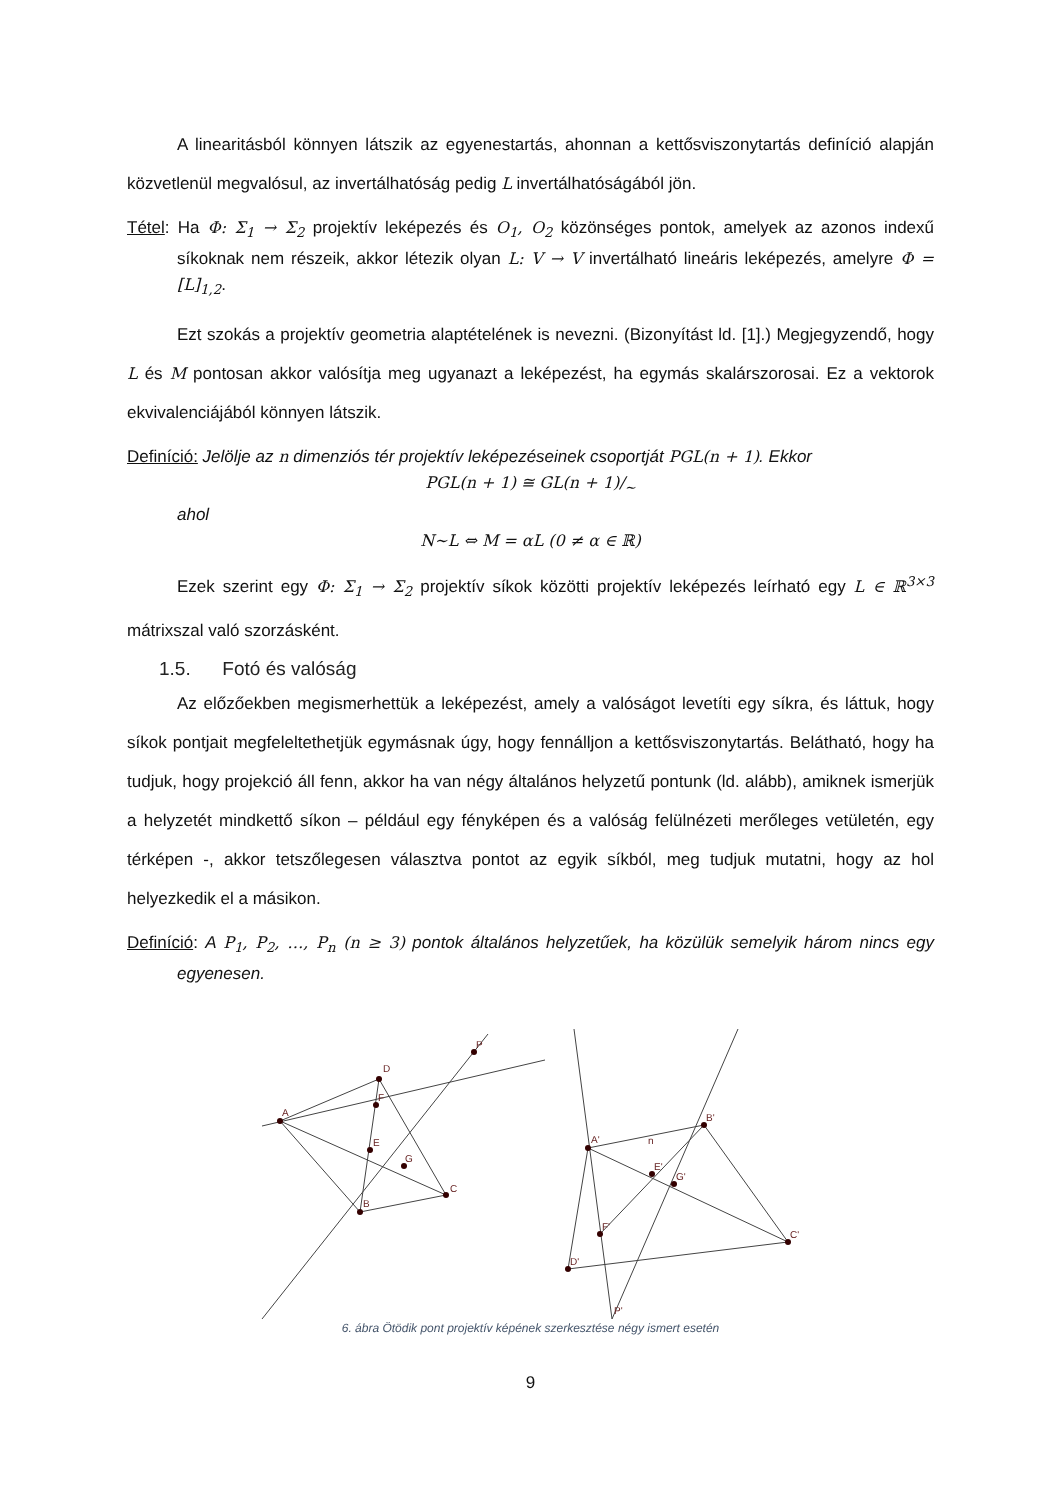A linearitásból könnyen látszik az egyenestartás, ahonnan a kettősviszonytartás definíció alapján közvetlenül megvalósul, az invertálhatóság pedig L invertálhatóságából jön.
Tétel: Ha Φ: Σ<sub>1</sub> → Σ<sub>2</sub> projektív leképezés és O<sub>1</sub>, O<sub>2</sub> közönséges pontok, amelyek az azonos indexű síkoknak nem részeik, akkor létezik olyan L: V → V invertálható lineáris leképezés, amelyre Φ = [L]<sub>1,2</sub>.
Ezt szokás a projektív geometria alaptételének is nevezni. (Bizonyítást ld. [1].) Megjegyzendő, hogy L és M pontosan akkor valósítja meg ugyanazt a leképezést, ha egymás skalárszorosai. Ez a vektorok ekvivalenciájából könnyen látszik.
Definíció: Jelölje az n dimenziós tér projektív leképezéseinek csoportját PGL(n + 1). Ekkor
PGL(n + 1) ≅ GL(n + 1)/<sub>~</sub>
ahol
N~L ⇔ M = αL (0 ≠ α ∈ ℝ)
Ezek szerint egy Φ: Σ<sub>1</sub> → Σ<sub>2</sub> projektív síkok közötti projektív leképezés leírható egy L ∈ ℝ<sup>3×3</sup> mátrixszal való szorzásként.
1.5. Fotó és valóság
Az előzőekben megismerhettük a leképezést, amely a valóságot levetíti egy síkra, és láttuk, hogy síkok pontjait megfeleltethetjük egymásnak úgy, hogy fennálljon a kettősviszonytartás. Belátható, hogy ha tudjuk, hogy projekció áll fenn, akkor ha van négy általános helyzetű pontunk (ld. alább), amiknek ismerjük a helyzetét mindkettő síkon – például egy fényképen és a valóság felülnézeti merőleges vetületén, egy térképen -, akkor tetszőlegesen választva pontot az egyik síkból, meg tudjuk mutatni, hogy az hol helyezkedik el a másikon.
Definíció: A P<sub>1</sub>, P<sub>2</sub>, …, P<sub>n</sub> (n ≥ 3) pontok általános helyzetűek, ha közülük semelyik három nincs egy egyenesen.
A
D
B
C
E
G
F
P
A'
B'
C'
D'
E'
G'
F'
P'
n
6. ábra Ötödik pont projektív képének szerkesztése négy ismert esetén
9